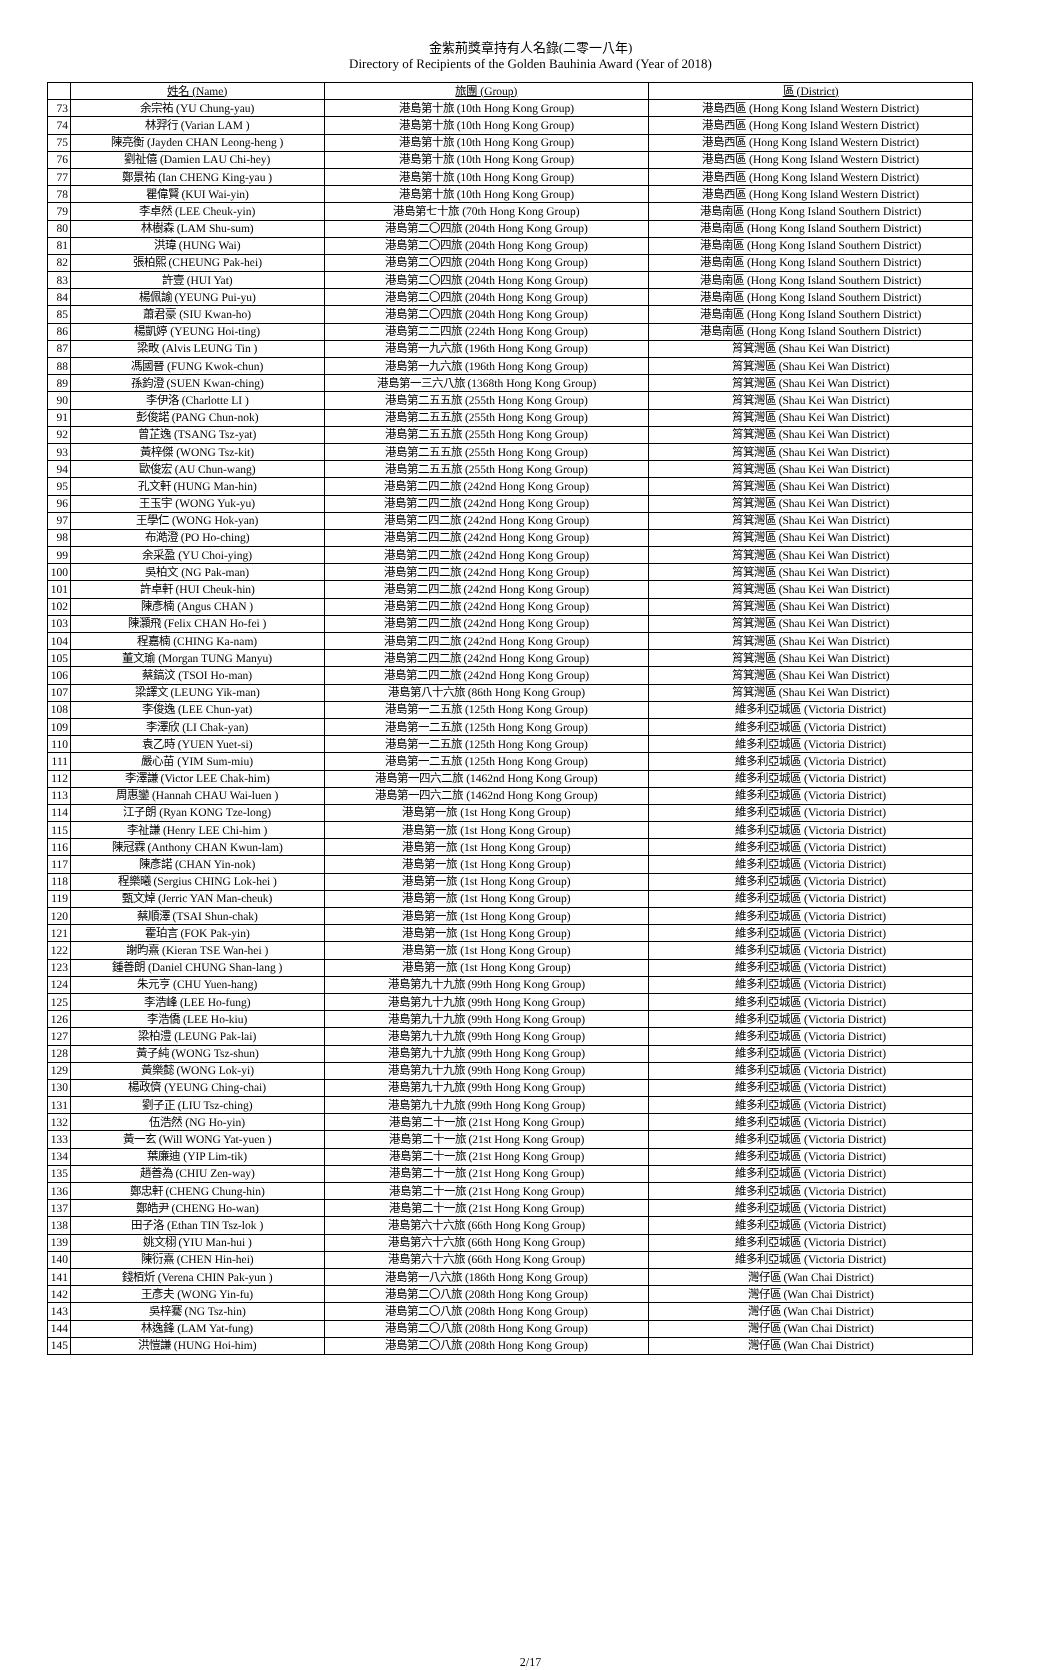金紫荊獎章持有人名錄(二零一八年)
Directory of Recipients of the Golden Bauhinia Award (Year of 2018)
| | 姓名 (Name) | 旅團 (Group) | 區 (District) |
| --- | --- | --- | --- |
| 73 | 余宗祐 (YU Chung-yau) | 港島第十旅 (10th Hong Kong Group) | 港島西區 (Hong Kong Island Western District) |
| 74 | 林羿行 (Varian LAM ) | 港島第十旅 (10th Hong Kong Group) | 港島西區 (Hong Kong Island Western District) |
| 75 | 陳亮衡 (Jayden CHAN Leong-heng ) | 港島第十旅 (10th Hong Kong Group) | 港島西區 (Hong Kong Island Western District) |
| 76 | 劉祉僖 (Damien LAU Chi-hey) | 港島第十旅 (10th Hong Kong Group) | 港島西區 (Hong Kong Island Western District) |
| 77 | 鄭景祐 (Ian CHENG King-yau ) | 港島第十旅 (10th Hong Kong Group) | 港島西區 (Hong Kong Island Western District) |
| 78 | 瞿偉賢 (KUI Wai-yin) | 港島第十旅 (10th Hong Kong Group) | 港島西區 (Hong Kong Island Western District) |
| 79 | 李卓然 (LEE Cheuk-yin) | 港島第七十旅 (70th Hong Kong Group) | 港島南區 (Hong Kong Island Southern District) |
| 80 | 林樹森 (LAM Shu-sum) | 港島第二〇四旅 (204th Hong Kong Group) | 港島南區 (Hong Kong Island Southern District) |
| 81 | 洪瑋 (HUNG Wai) | 港島第二〇四旅 (204th Hong Kong Group) | 港島南區 (Hong Kong Island Southern District) |
| 82 | 張柏熙 (CHEUNG Pak-hei) | 港島第二〇四旅 (204th Hong Kong Group) | 港島南區 (Hong Kong Island Southern District) |
| 83 | 許壹 (HUI Yat) | 港島第二〇四旅 (204th Hong Kong Group) | 港島南區 (Hong Kong Island Southern District) |
| 84 | 楊佩諭 (YEUNG Pui-yu) | 港島第二〇四旅 (204th Hong Kong Group) | 港島南區 (Hong Kong Island Southern District) |
| 85 | 蕭君豪 (SIU Kwan-ho) | 港島第二〇四旅 (204th Hong Kong Group) | 港島南區 (Hong Kong Island Southern District) |
| 86 | 楊凱婷 (YEUNG Hoi-ting) | 港島第二二四旅 (224th Hong Kong Group) | 港島南區 (Hong Kong Island Southern District) |
| 87 | 梁畋 (Alvis LEUNG Tin ) | 港島第一九六旅 (196th Hong Kong Group) | 筲箕灣區 (Shau Kei Wan District) |
| 88 | 馮國晉 (FUNG Kwok-chun) | 港島第一九六旅 (196th Hong Kong Group) | 筲箕灣區 (Shau Kei Wan District) |
| 89 | 孫鈞澄 (SUEN Kwan-ching) | 港島第一三六八旅 (1368th Hong Kong Group) | 筲箕灣區 (Shau Kei Wan District) |
| 90 | 李伊洛 (Charlotte LI ) | 港島第二五五旅 (255th Hong Kong Group) | 筲箕灣區 (Shau Kei Wan District) |
| 91 | 彭俊諾 (PANG Chun-nok) | 港島第二五五旅 (255th Hong Kong Group) | 筲箕灣區 (Shau Kei Wan District) |
| 92 | 曾芷逸 (TSANG Tsz-yat) | 港島第二五五旅 (255th Hong Kong Group) | 筲箕灣區 (Shau Kei Wan District) |
| 93 | 黃梓傑 (WONG Tsz-kit) | 港島第二五五旅 (255th Hong Kong Group) | 筲箕灣區 (Shau Kei Wan District) |
| 94 | 歐俊宏 (AU Chun-wang) | 港島第二五五旅 (255th Hong Kong Group) | 筲箕灣區 (Shau Kei Wan District) |
| 95 | 孔文軒 (HUNG Man-hin) | 港島第二四二旅 (242nd Hong Kong Group) | 筲箕灣區 (Shau Kei Wan District) |
| 96 | 王玉宇 (WONG Yuk-yu) | 港島第二四二旅 (242nd Hong Kong Group) | 筲箕灣區 (Shau Kei Wan District) |
| 97 | 王學仁 (WONG Hok-yan) | 港島第二四二旅 (242nd Hong Kong Group) | 筲箕灣區 (Shau Kei Wan District) |
| 98 | 布澔澄 (PO Ho-ching) | 港島第二四二旅 (242nd Hong Kong Group) | 筲箕灣區 (Shau Kei Wan District) |
| 99 | 余采盈 (YU Choi-ying) | 港島第二四二旅 (242nd Hong Kong Group) | 筲箕灣區 (Shau Kei Wan District) |
| 100 | 吳柏文 (NG Pak-man) | 港島第二四二旅 (242nd Hong Kong Group) | 筲箕灣區 (Shau Kei Wan District) |
| 101 | 許卓軒 (HUI Cheuk-hin) | 港島第二四二旅 (242nd Hong Kong Group) | 筲箕灣區 (Shau Kei Wan District) |
| 102 | 陳彥楠 (Angus CHAN ) | 港島第二四二旅 (242nd Hong Kong Group) | 筲箕灣區 (Shau Kei Wan District) |
| 103 | 陳灝飛 (Felix CHAN Ho-fei ) | 港島第二四二旅 (242nd Hong Kong Group) | 筲箕灣區 (Shau Kei Wan District) |
| 104 | 程嘉楠 (CHING Ka-nam) | 港島第二四二旅 (242nd Hong Kong Group) | 筲箕灣區 (Shau Kei Wan District) |
| 105 | 董文瑜 (Morgan TUNG Manyu) | 港島第二四二旅 (242nd Hong Kong Group) | 筲箕灣區 (Shau Kei Wan District) |
| 106 | 蔡鎬汶 (TSOI Ho-man) | 港島第二四二旅 (242nd Hong Kong Group) | 筲箕灣區 (Shau Kei Wan District) |
| 107 | 梁譯文 (LEUNG Yik-man) | 港島第八十六旅 (86th Hong Kong Group) | 筲箕灣區 (Shau Kei Wan District) |
| 108 | 李俊逸 (LEE Chun-yat) | 港島第一二五旅 (125th Hong Kong Group) | 維多利亞城區 (Victoria District) |
| 109 | 李澤欣 (LI Chak-yan) | 港島第一二五旅 (125th Hong Kong Group) | 維多利亞城區 (Victoria District) |
| 110 | 袁乙時 (YUEN Yuet-si) | 港島第一二五旅 (125th Hong Kong Group) | 維多利亞城區 (Victoria District) |
| 111 | 嚴心苗 (YIM Sum-miu) | 港島第一二五旅 (125th Hong Kong Group) | 維多利亞城區 (Victoria District) |
| 112 | 李澤謙 (Victor LEE Chak-him) | 港島第一四六二旅 (1462nd Hong Kong Group) | 維多利亞城區 (Victoria District) |
| 113 | 周惠鑾 (Hannah CHAU Wai-luen ) | 港島第一四六二旅 (1462nd Hong Kong Group) | 維多利亞城區 (Victoria District) |
| 114 | 江子朗 (Ryan KONG Tze-long) | 港島第一旅 (1st Hong Kong Group) | 維多利亞城區 (Victoria District) |
| 115 | 李祉謙 (Henry LEE Chi-him ) | 港島第一旅 (1st Hong Kong Group) | 維多利亞城區 (Victoria District) |
| 116 | 陳冠霖 (Anthony CHAN Kwun-lam) | 港島第一旅 (1st Hong Kong Group) | 維多利亞城區 (Victoria District) |
| 117 | 陳彥諾 (CHAN Yin-nok) | 港島第一旅 (1st Hong Kong Group) | 維多利亞城區 (Victoria District) |
| 118 | 程樂曦 (Sergius CHING Lok-hei ) | 港島第一旅 (1st Hong Kong Group) | 維多利亞城區 (Victoria District) |
| 119 | 甄文焯 (Jerric YAN Man-cheuk) | 港島第一旅 (1st Hong Kong Group) | 維多利亞城區 (Victoria District) |
| 120 | 蔡順澤 (TSAI Shun-chak) | 港島第一旅 (1st Hong Kong Group) | 維多利亞城區 (Victoria District) |
| 121 | 霍珀言 (FOK Pak-yin) | 港島第一旅 (1st Hong Kong Group) | 維多利亞城區 (Victoria District) |
| 122 | 謝昀熹 (Kieran TSE Wan-hei ) | 港島第一旅 (1st Hong Kong Group) | 維多利亞城區 (Victoria District) |
| 123 | 鍾善朗 (Daniel CHUNG Shan-lang ) | 港島第一旅 (1st Hong Kong Group) | 維多利亞城區 (Victoria District) |
| 124 | 朱元亨 (CHU Yuen-hang) | 港島第九十九旅 (99th Hong Kong Group) | 維多利亞城區 (Victoria District) |
| 125 | 李浩峰 (LEE Ho-fung) | 港島第九十九旅 (99th Hong Kong Group) | 維多利亞城區 (Victoria District) |
| 126 | 李浩僑 (LEE Ho-kiu) | 港島第九十九旅 (99th Hong Kong Group) | 維多利亞城區 (Victoria District) |
| 127 | 梁柏澧 (LEUNG Pak-lai) | 港島第九十九旅 (99th Hong Kong Group) | 維多利亞城區 (Victoria District) |
| 128 | 黃子純 (WONG Tsz-shun) | 港島第九十九旅 (99th Hong Kong Group) | 維多利亞城區 (Victoria District) |
| 129 | 黃樂懿 (WONG Lok-yi) | 港島第九十九旅 (99th Hong Kong Group) | 維多利亞城區 (Victoria District) |
| 130 | 楊政儕 (YEUNG Ching-chai) | 港島第九十九旅 (99th Hong Kong Group) | 維多利亞城區 (Victoria District) |
| 131 | 劉子正 (LIU Tsz-ching) | 港島第九十九旅 (99th Hong Kong Group) | 維多利亞城區 (Victoria District) |
| 132 | 伍浩然 (NG Ho-yin) | 港島第二十一旅 (21st Hong Kong Group) | 維多利亞城區 (Victoria District) |
| 133 | 黃一玄 (Will WONG Yat-yuen ) | 港島第二十一旅 (21st Hong Kong Group) | 維多利亞城區 (Victoria District) |
| 134 | 葉廉迪 (YIP Lim-tik) | 港島第二十一旅 (21st Hong Kong Group) | 維多利亞城區 (Victoria District) |
| 135 | 趙善為 (CHIU Zen-way) | 港島第二十一旅 (21st Hong Kong Group) | 維多利亞城區 (Victoria District) |
| 136 | 鄭忠軒 (CHENG Chung-hin) | 港島第二十一旅 (21st Hong Kong Group) | 維多利亞城區 (Victoria District) |
| 137 | 鄭皓尹 (CHENG Ho-wan) | 港島第二十一旅 (21st Hong Kong Group) | 維多利亞城區 (Victoria District) |
| 138 | 田子洛 (Ethan TIN Tsz-lok ) | 港島第六十六旅 (66th Hong Kong Group) | 維多利亞城區 (Victoria District) |
| 139 | 姚文栩 (YIU Man-hui ) | 港島第六十六旅 (66th Hong Kong Group) | 維多利亞城區 (Victoria District) |
| 140 | 陳衍熹 (CHEN Hin-hei) | 港島第六十六旅 (66th Hong Kong Group) | 維多利亞城區 (Victoria District) |
| 141 | 錢栢炘 (Verena CHIN Pak-yun ) | 港島第一八六旅 (186th Hong Kong Group) | 灣仔區 (Wan Chai District) |
| 142 | 王彥夫 (WONG Yin-fu) | 港島第二〇八旅 (208th Hong Kong Group) | 灣仔區 (Wan Chai District) |
| 143 | 吳梓騫 (NG Tsz-hin) | 港島第二〇八旅 (208th Hong Kong Group) | 灣仔區 (Wan Chai District) |
| 144 | 林逸鋒 (LAM Yat-fung) | 港島第二〇八旅 (208th Hong Kong Group) | 灣仔區 (Wan Chai District) |
| 145 | 洪愷謙 (HUNG Hoi-him) | 港島第二〇八旅 (208th Hong Kong Group) | 灣仔區 (Wan Chai District) |
2/17